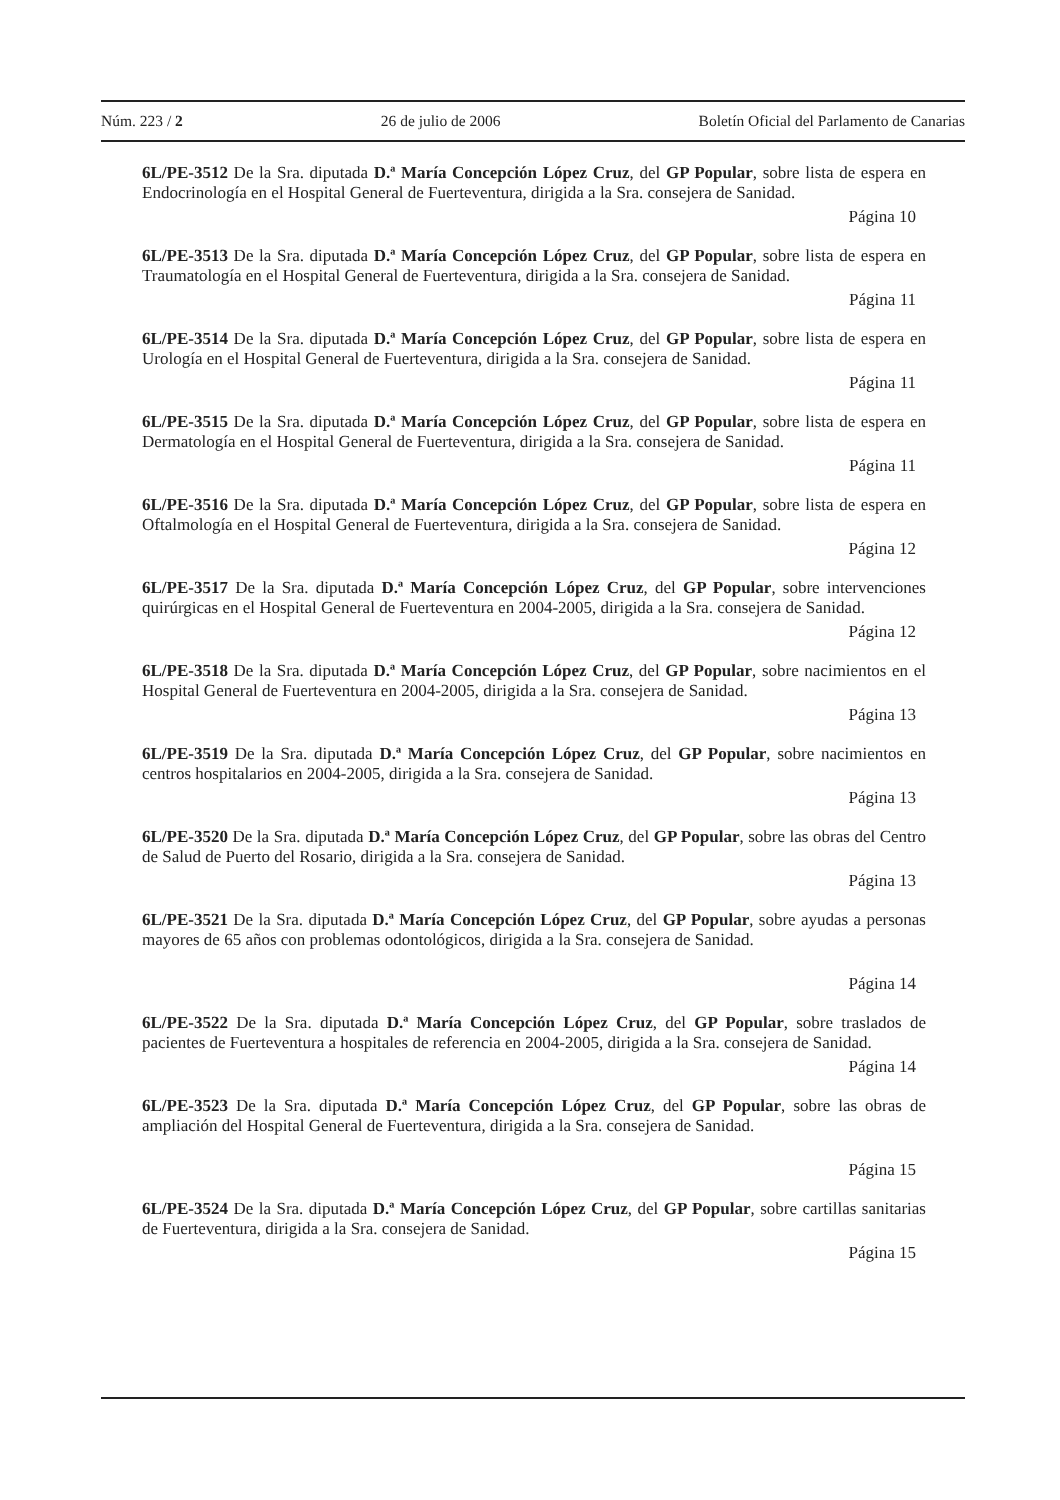Núm. 223 / 2 26 de julio de 2006 Boletín Oficial del Parlamento de Canarias
6L/PE-3512 De la Sra. diputada D.ª María Concepción López Cruz, del GP Popular, sobre lista de espera en Endocrinología en el Hospital General de Fuerteventura, dirigida a la Sra. consejera de Sanidad.
Página 10
6L/PE-3513 De la Sra. diputada D.ª María Concepción López Cruz, del GP Popular, sobre lista de espera en Traumatología en el Hospital General de Fuerteventura, dirigida a la Sra. consejera de Sanidad.
Página 11
6L/PE-3514 De la Sra. diputada D.ª María Concepción López Cruz, del GP Popular, sobre lista de espera en Urología en el Hospital General de Fuerteventura, dirigida a la Sra. consejera de Sanidad.
Página 11
6L/PE-3515 De la Sra. diputada D.ª María Concepción López Cruz, del GP Popular, sobre lista de espera en Dermatología en el Hospital General de Fuerteventura, dirigida a la Sra. consejera de Sanidad.
Página 11
6L/PE-3516 De la Sra. diputada D.ª María Concepción López Cruz, del GP Popular, sobre lista de espera en Oftalmología en el Hospital General de Fuerteventura, dirigida a la Sra. consejera de Sanidad.
Página 12
6L/PE-3517 De la Sra. diputada D.ª María Concepción López Cruz, del GP Popular, sobre intervenciones quirúrgicas en el Hospital General de Fuerteventura en 2004-2005, dirigida a la Sra. consejera de Sanidad.
Página 12
6L/PE-3518 De la Sra. diputada D.ª María Concepción López Cruz, del GP Popular, sobre nacimientos en el Hospital General de Fuerteventura en 2004-2005, dirigida a la Sra. consejera de Sanidad.
Página 13
6L/PE-3519 De la Sra. diputada D.ª María Concepción López Cruz, del GP Popular, sobre nacimientos en centros hospitalarios en 2004-2005, dirigida a la Sra. consejera de Sanidad.
Página 13
6L/PE-3520 De la Sra. diputada D.ª María Concepción López Cruz, del GP Popular, sobre las obras del Centro de Salud de Puerto del Rosario, dirigida a la Sra. consejera de Sanidad.
Página 13
6L/PE-3521 De la Sra. diputada D.ª María Concepción López Cruz, del GP Popular, sobre ayudas a personas mayores de 65 años con problemas odontológicos, dirigida a la Sra. consejera de Sanidad.
Página 14
6L/PE-3522 De la Sra. diputada D.ª María Concepción López Cruz, del GP Popular, sobre traslados de pacientes de Fuerteventura a hospitales de referencia en 2004-2005, dirigida a la Sra. consejera de Sanidad.
Página 14
6L/PE-3523 De la Sra. diputada D.ª María Concepción López Cruz, del GP Popular, sobre las obras de ampliación del Hospital General de Fuerteventura, dirigida a la Sra. consejera de Sanidad.
Página 15
6L/PE-3524 De la Sra. diputada D.ª María Concepción López Cruz, del GP Popular, sobre cartillas sanitarias de Fuerteventura, dirigida a la Sra. consejera de Sanidad.
Página 15